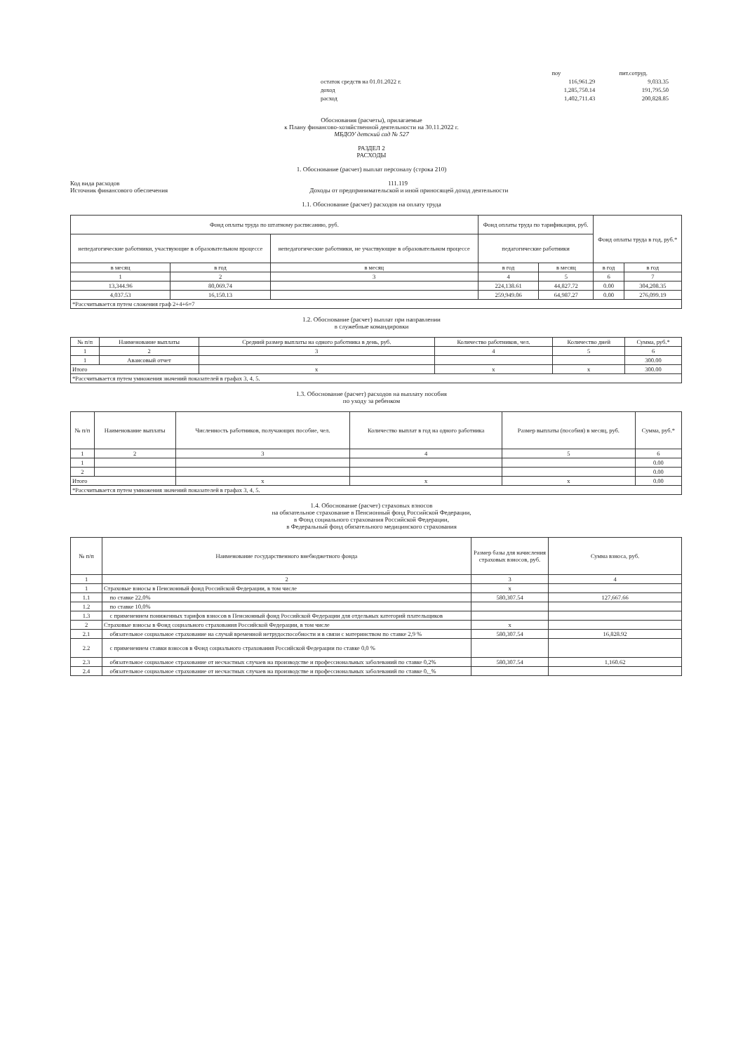| | поу | пит.сотруд. |
| остаток средств на 01.01.2022 г. | 116,961.29 | 9,033.35 |
| доход | 1,285,750.14 | 191,795.50 |
| расход | 1,402,711.43 | 200,828.85 |
Обоснования (расчеты), прилагаемые
к Плану финансово-хозяйственной деятельности на 30.11.2022 г.
МБДОУ детский сад № 527
РАЗДЕЛ 2
РАСХОДЫ
1. Обоснование (расчет) выплат персоналу (строка 210)
Код вида расходов 111.119
Источник финансового обеспечения Доходы от предпринимательской и иной приносящей доход деятельности
1.1. Обоснование (расчет) расходов на оплату труда
| Фонд оплаты труда по штатному расписанию, руб. | | | Фонд оплаты труда по тарификации, руб. | | Фонд оплаты труда в год, руб.* | |
| непедагогические работники, участвующие в образовательном процессе | | непедагогические работники, не участвующие в образовательном процессе | педагогические работники | | | |
| в месяц | в год | в месяц | в год | в месяц | в год | в год |
| 1 | 2 | 3 | 4 | 5 | 6 | 7 |
| 13,344.96 | 80,069.74 | | 224,138.61 | 44,827.72 | 0.00 | 304,208.35 |
| 4,037.53 | 16,150.13 | | 259,949.06 | 64,987.27 | 0.00 | 276,099.19 |
| *Рассчитывается путем сложения граф 2+4+6=7 | | | | | | |
1.2. Обоснование (расчет) выплат при направлении
в служебные командировки
| № п/п | Наименование выплаты | Средний размер выплаты на одного работника в день, руб. | Количество работников, чел. | Количество дней | Сумма, руб.* |
| 1 | 2 | 3 | 4 | 5 | 6 |
| 1 | Авансовый отчет | | | | 300.00 |
| Итого | | x | x | x | 300.00 |
| *Рассчитывается путем умножения значений показателей в графах 3, 4, 5. | | | | | |
1.3. Обоснование (расчет) расходов на выплату пособия
по уходу за ребенком
| № п/п | Наименование выплаты | Численность работников, получающих пособие, чел. | Количество выплат в год на одного работника | Размер выплаты (пособия) в месяц, руб. | Сумма, руб.* |
| 1 | 2 | 3 | 4 | 5 | 6 |
| 1 | | | | | 0.00 |
| 2 | | | | | 0.00 |
| Итого | | x | x | x | 0.00 |
| *Рассчитывается путем умножения значений показателей в графах 3, 4, 5. | | | | | |
1.4. Обоснование (расчет) страховых взносов
на обязательное страхование в Пенсионный фонд Российской Федерации,
в Фонд социального страхования Российской Федерации,
в Федеральный фонд обязательного медицинского страхования
| № п/п | Наименование государственного внебюджетного фонда | Размер базы для начисления страховых взносов, руб. | Сумма взноса, руб. |
| 1 | 2 | 3 | 4 |
| 1 | Страховые взносы в Пенсионный фонд Российской Федерации, в том числе | x | |
| 1.1 | по ставке 22,0% | 580,307.54 | 127,667.66 |
| 1.2 | по ставке 10,0% | | |
| 1.3 | с применением пониженных тарифов взносов в Пенсионный фонд Российской Федерации для отдельных категорий плательщиков | | |
| 2 | Страховые взносы в Фонд социального страхования Российской Федерации, в том числе | x | |
| 2.1 | обязательное социальное страхование на случай временной нетрудоспособности и в связи с материнством по ставке 2,9 % | 580,307.54 | 16,828.92 |
| 2.2 | с применением ставки взносов в Фонд социального страхования Российской Федерации по ставке 0,0 % | | |
| 2.3 | обязательное социальное страхование от несчастных случаев на производстве и профессиональных заболеваний по ставке 0,2% | 580,307.54 | 1,160.62 |
| 2.4 | обязательное социальное страхование от несчастных случаев на производстве и профессиональных заболеваний по ставке 0,_% | | |